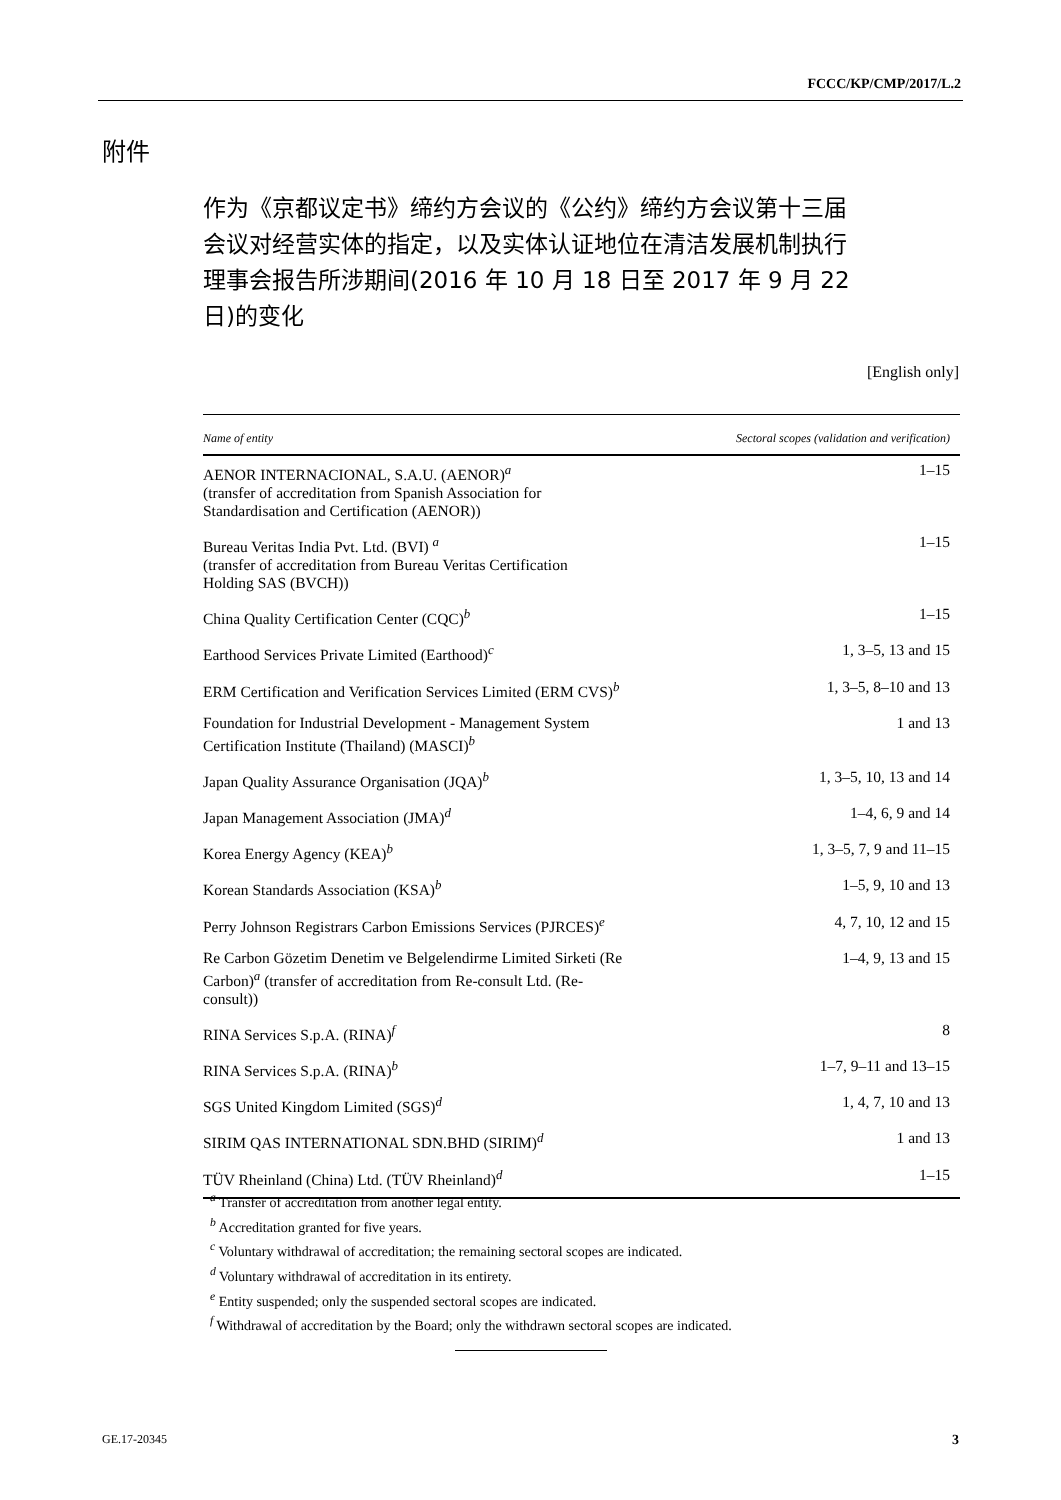FCCC/KP/CMP/2017/L.2
附件
作为《京都议定书》缔约方会议的《公约》缔约方会议第十三届会议对经营实体的指定，以及实体认证地位在清洁发展机制执行理事会报告所涉期间(2016 年 10 月 18 日至 2017 年 9 月 22 日)的变化
[English only]
| Name of entity | Sectoral scopes (validation and verification) |
| --- | --- |
| AENOR INTERNACIONAL, S.A.U. (AENOR)<sup>a</sup> (transfer of accreditation from Spanish Association for Standardisation and Certification (AENOR)) | 1–15 |
| Bureau Veritas India Pvt. Ltd. (BVI) <sup>a</sup> (transfer of accreditation from Bureau Veritas Certification Holding SAS (BVCH)) | 1–15 |
| China Quality Certification Center (CQC)<sup>b</sup> | 1–15 |
| Earthood Services Private Limited (Earthood)<sup>c</sup> | 1, 3–5, 13 and 15 |
| ERM Certification and Verification Services Limited (ERM CVS)<sup>b</sup> | 1, 3–5, 8–10 and 13 |
| Foundation for Industrial Development - Management System Certification Institute (Thailand) (MASCI)<sup>b</sup> | 1 and 13 |
| Japan Quality Assurance Organisation (JQA)<sup>b</sup> | 1, 3–5, 10, 13 and 14 |
| Japan Management Association (JMA)<sup>d</sup> | 1–4, 6, 9 and 14 |
| Korea Energy Agency (KEA)<sup>b</sup> | 1, 3–5, 7, 9 and 11–15 |
| Korean Standards Association (KSA)<sup>b</sup> | 1–5, 9, 10 and 13 |
| Perry Johnson Registrars Carbon Emissions Services (PJRCES)<sup>e</sup> | 4, 7, 10, 12 and 15 |
| Re Carbon Gözetim Denetim ve Belgelendirme Limited Sirketi (Re Carbon)<sup>a</sup> (transfer of accreditation from Re-consult Ltd. (Re- consult)) | 1–4, 9, 13 and 15 |
| RINA Services S.p.A. (RINA)<sup>f</sup> | 8 |
| RINA Services S.p.A. (RINA)<sup>b</sup> | 1–7, 9–11 and 13–15 |
| SGS United Kingdom Limited (SGS)<sup>d</sup> | 1, 4, 7, 10 and 13 |
| SIRIM QAS INTERNATIONAL SDN.BHD (SIRIM)<sup>d</sup> | 1 and 13 |
| TÜV Rheinland (China) Ltd. (TÜV Rheinland)<sup>d</sup> | 1–15 |
<sup>a</sup> Transfer of accreditation from another legal entity.
<sup>b</sup> Accreditation granted for five years.
<sup>c</sup> Voluntary withdrawal of accreditation; the remaining sectoral scopes are indicated.
<sup>d</sup> Voluntary withdrawal of accreditation in its entirety.
<sup>e</sup> Entity suspended; only the suspended sectoral scopes are indicated.
<sup>f</sup> Withdrawal of accreditation by the Board; only the withdrawn sectoral scopes are indicated.
GE.17-20345 3